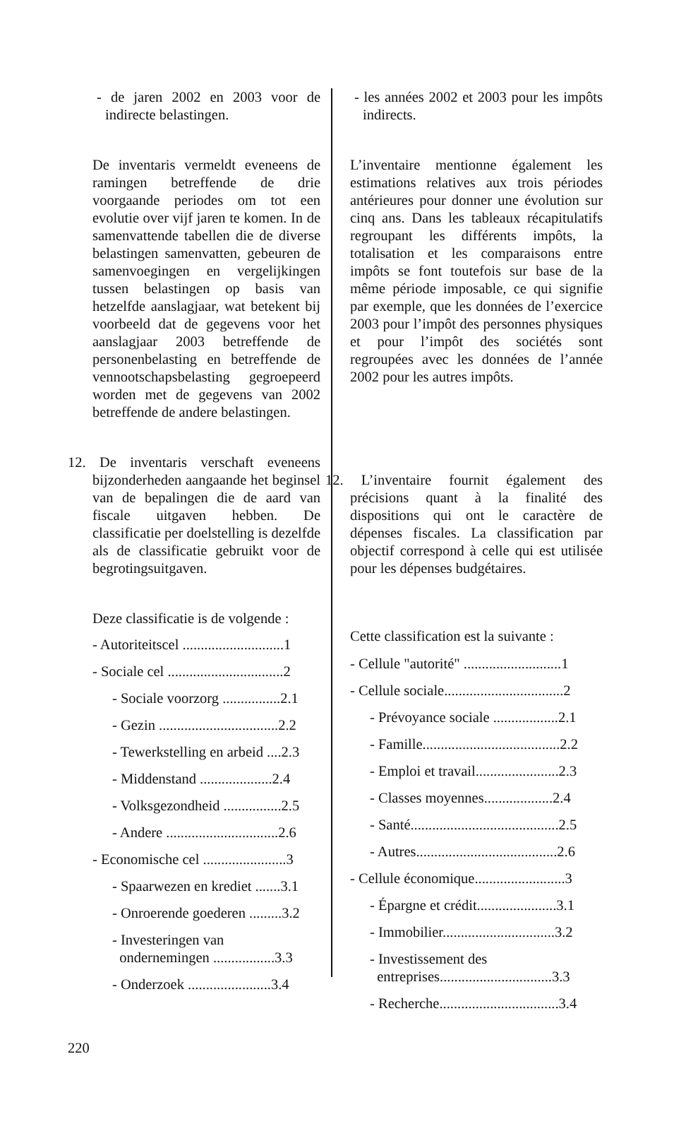- de jaren 2002 en 2003 voor de indirecte belastingen.
De inventaris vermeldt eveneens de ramingen betreffende de drie voorgaande periodes om tot een evolutie over vijf jaren te komen. In de samenvattende tabellen die de diverse belastingen samenvatten, gebeuren de samenvoegingen en vergelijkingen tussen belastingen op basis van hetzelfde aanslagjaar, wat betekent bij voorbeeld dat de gegevens voor het aanslagjaar 2003 betreffende de personenbelasting en betreffende de vennootschapsbelasting gegroepeerd worden met de gegevens van 2002 betreffende de andere belastingen.
12. De inventaris verschaft eveneens bijzonderheden aangaande het beginsel van de bepalingen die de aard van fiscale uitgaven hebben. De classificatie per doelstelling is dezelfde als de classificatie gebruikt voor de begrotingsuitgaven.
Deze classificatie is de volgende :
- Autoriteitscel ............................1
- Sociale cel ................................2
- Sociale voorzorg ................2.1
- Gezin .................................2.2
- Tewerkstelling en arbeid ....2.3
- Middenstand ....................2.4
- Volksgezondheid ................2.5
- Andere ...............................2.6
- Economische cel .......................3
- Spaarwezen en krediet .......3.1
- Onroerende goederen .........3.2
- Investeringen van
ondernemingen .................3.3
- Onderzoek .......................3.4
- les années 2002 et 2003 pour les impôts indirects.
L’inventaire mentionne également les estimations relatives aux trois périodes antérieures pour donner une évolution sur cinq ans. Dans les tableaux récapitulatifs regroupant les différents impôts, la totalisation et les comparaisons entre impôts se font toutefois sur base de la même période imposable, ce qui signifie par exemple, que les données de l’exercice 2003 pour l’impôt des personnes physiques et pour l’impôt des sociétés sont regroupées avec les données de l’année 2002 pour les autres impôts.
12. L’inventaire fournit également des précisions quant à la finalité des dispositions qui ont le caractère de dépenses fiscales. La classification par objectif correspond à celle qui est utilisée pour les dépenses budgétaires.
Cette classification est la suivante :
- Cellule "autorité" ...........................1
- Cellule sociale.................................2
- Prévoyance sociale ..................2.1
- Famille......................................2.2
- Emploi et travail.......................2.3
- Classes moyennes...................2.4
- Santé.........................................2.5
- Autres.......................................2.6
- Cellule économique.........................3
- Épargne et crédit......................3.1
- Immobilier...............................3.2
- Investissement des
entreprises...............................3.3
- Recherche.................................3.4
220